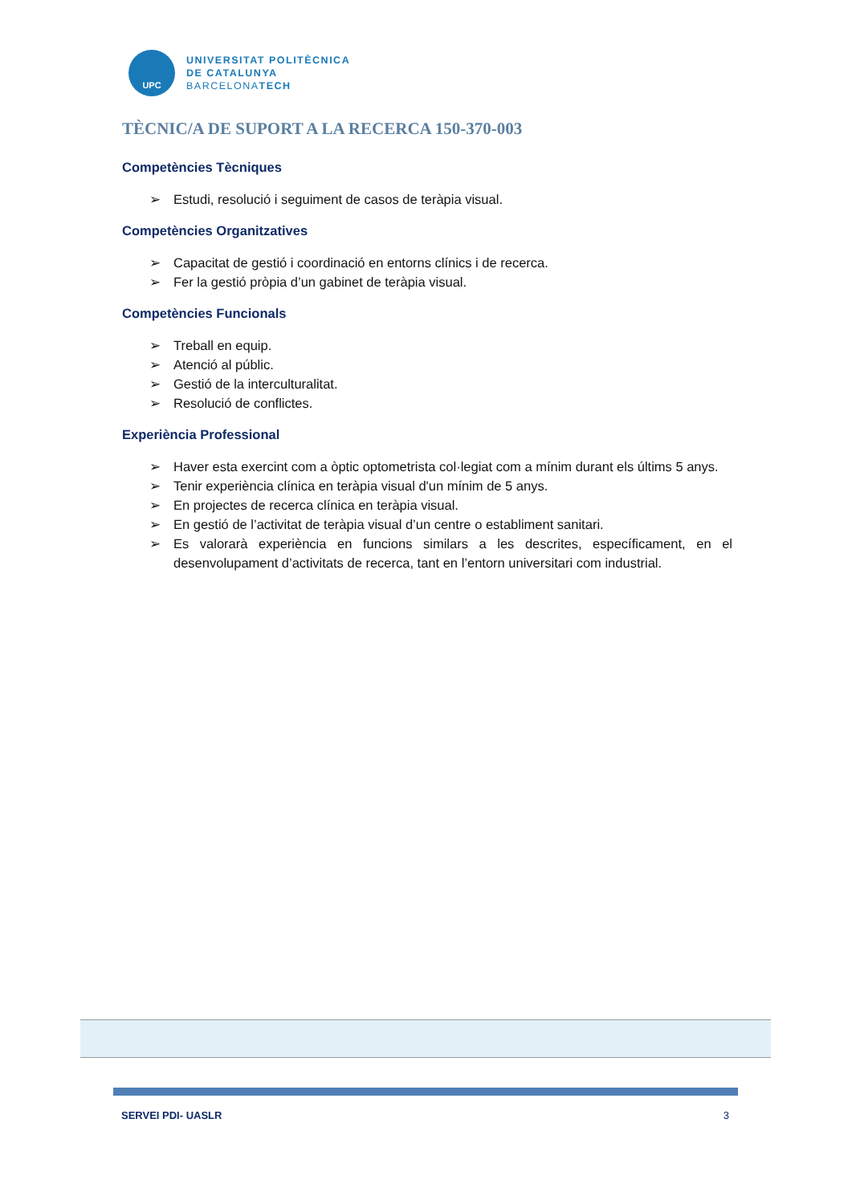UPC
UNIVERSITAT POLITÈCNICA
DE CATALUNYA
BARCELONATECH
TÈCNIC/A DE SUPORT A LA RECERCA 150-370-003
Competències Tècniques
➢ Estudi, resolució i seguiment de casos de teràpia visual.
Competències Organitzatives
➢ Capacitat de gestió i coordinació en entorns clínics i de recerca.
➢ Fer la gestió pròpia d’un gabinet de teràpia visual.
Competències Funcionals
➢ Treball en equip.
➢ Atenció al públic.
➢ Gestió de la interculturalitat.
➢ Resolució de conflictes.
Experiència Professional
➢ Haver esta exercint com a òptic optometrista col·legiat com a mínim durant els últims 5 anys.
➢ Tenir experiència clínica en teràpia visual d'un mínim de 5 anys.
➢ En projectes de recerca clínica en teràpia visual.
➢ En gestió de l’activitat de teràpia visual d’un centre o establiment sanitari.
➢ Es valorarà experiència en funcions similars a les descrites, específicament, en el desenvolupament d’activitats de recerca, tant en l’entorn universitari com industrial.
SERVEI PDI- UASLR 3